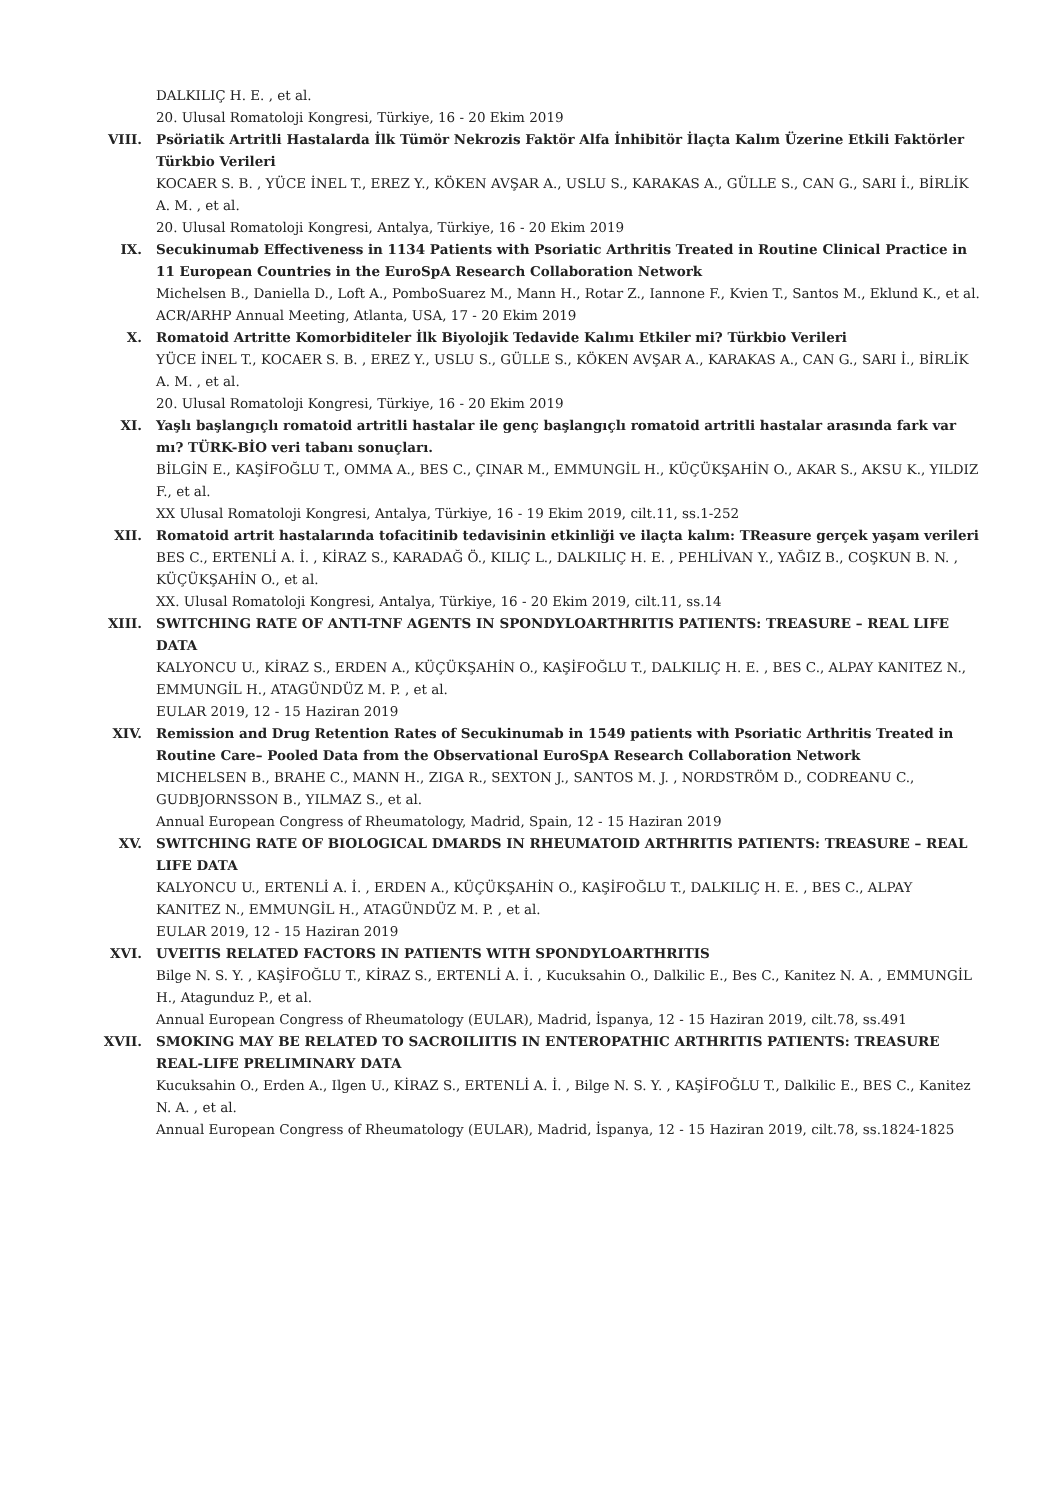DALKILIÇ H. E. , et al.
20. Ulusal Romatoloji Kongresi, Türkiye, 16 - 20 Ekim 2019
VIII. Psöriatik Artritli Hastalarda İlk Tümör Nekrozis Faktör Alfa İnhibitör İlaçta Kalım Üzerine Etkili Faktörler Türkbio Verileri
KOCAER S. B. , YÜCE İNEL T., EREZ Y., KÖKEN AVŞAR A., USLU S., KARAKAS A., GÜLLE S., CAN G., SARI İ., BİRLİK A. M. , et al.
20. Ulusal Romatoloji Kongresi, Antalya, Türkiye, 16 - 20 Ekim 2019
IX. Secukinumab Effectiveness in 1134 Patients with Psoriatic Arthritis Treated in Routine Clinical Practice in 11 European Countries in the EuroSpA Research Collaboration Network
Michelsen B., Daniella D., Loft A., PomboSuarez M., Mann H., Rotar Z., Iannone F., Kvien T., Santos M., Eklund K., et al.
ACR/ARHP Annual Meeting, Atlanta, USA, 17 - 20 Ekim 2019
X. Romatoid Artritte Komorbiditeler İlk Biyolojik Tedavide Kalımı Etkiler mi? Türkbio Verileri
YÜCE İNEL T., KOCAER S. B. , EREZ Y., USLU S., GÜLLE S., KÖKEN AVŞAR A., KARAKAS A., CAN G., SARI İ., BİRLİK A. M. , et al.
20. Ulusal Romatoloji Kongresi, Türkiye, 16 - 20 Ekim 2019
XI. Yaşlı başlangıçlı romatoid artritli hastalar ile genç başlangıçlı romatoid artritli hastalar arasında fark var mı? TÜRK-BİO veri tabanı sonuçları.
BİLGİN E., KAŞİFOĞLU T., OMMA A., BES C., ÇINAR M., EMMUNGİL H., KÜÇÜKŞAHİN O., AKAR S., AKSU K., YILDIZ F., et al.
XX Ulusal Romatoloji Kongresi, Antalya, Türkiye, 16 - 19 Ekim 2019, cilt.11, ss.1-252
XII. Romatoid artrit hastalarında tofacitinib tedavisinin etkinliği ve ilaçta kalım: TReasure gerçek yaşam verileri
BES C., ERTENLİ A. İ. , KİRAZ S., KARADAĞ Ö., KILIÇ L., DALKILIÇ H. E. , PEHLİVAN Y., YAĞIZ B., COŞKUN B. N. , KÜÇÜKŞAHİN O., et al.
XX. Ulusal Romatoloji Kongresi, Antalya, Türkiye, 16 - 20 Ekim 2019, cilt.11, ss.14
XIII. SWITCHING RATE OF ANTI-TNF AGENTS IN SPONDYLOARTHRITIS PATIENTS: TREASURE – REAL LIFE DATA
KALYONCU U., KİRAZ S., ERDEN A., KÜÇÜKŞAHİN O., KAŞİFOĞLU T., DALKILIÇ H. E. , BES C., ALPAY KANITEZ N., EMMUNGİL H., ATAGÜNDÜZ M. P. , et al.
EULAR 2019, 12 - 15 Haziran 2019
XIV. Remission and Drug Retention Rates of Secukinumab in 1549 patients with Psoriatic Arthritis Treated in Routine Care– Pooled Data from the Observational EuroSpA Research Collaboration Network
MICHELSEN B., BRAHE C., MANN H., ZIGA R., SEXTON J., SANTOS M. J. , NORDSTRÖM D., CODREANU C., GUDBJORNSSON B., YILMAZ S., et al.
Annual European Congress of Rheumatology, Madrid, Spain, 12 - 15 Haziran 2019
XV. SWITCHING RATE OF BIOLOGICAL DMARDS IN RHEUMATOID ARTHRITIS PATIENTS: TREASURE – REAL LIFE DATA
KALYONCU U., ERTENLİ A. İ. , ERDEN A., KÜÇÜKŞAHİN O., KAŞİFOĞLU T., DALKILIÇ H. E. , BES C., ALPAY KANITEZ N., EMMUNGİL H., ATAGÜNDÜZ M. P. , et al.
EULAR 2019, 12 - 15 Haziran 2019
XVI. UVEITIS RELATED FACTORS IN PATIENTS WITH SPONDYLOARTHRITIS
Bilge N. S. Y. , KAŞİFOĞLU T., KİRAZ S., ERTENLİ A. İ. , Kucuksahin O., Dalkilic E., Bes C., Kanitez N. A. , EMMUNGİL H., Atagunduz P., et al.
Annual European Congress of Rheumatology (EULAR), Madrid, İspanya, 12 - 15 Haziran 2019, cilt.78, ss.491
XVII. SMOKING MAY BE RELATED TO SACROILIITIS IN ENTEROPATHIC ARTHRITIS PATIENTS: TREASURE REAL-LIFE PRELIMINARY DATA
Kucuksahin O., Erden A., Ilgen U., KİRAZ S., ERTENLİ A. İ. , Bilge N. S. Y. , KAŞİFOĞLU T., Dalkilic E., BES C., Kanitez N. A. , et al.
Annual European Congress of Rheumatology (EULAR), Madrid, İspanya, 12 - 15 Haziran 2019, cilt.78, ss.1824-1825